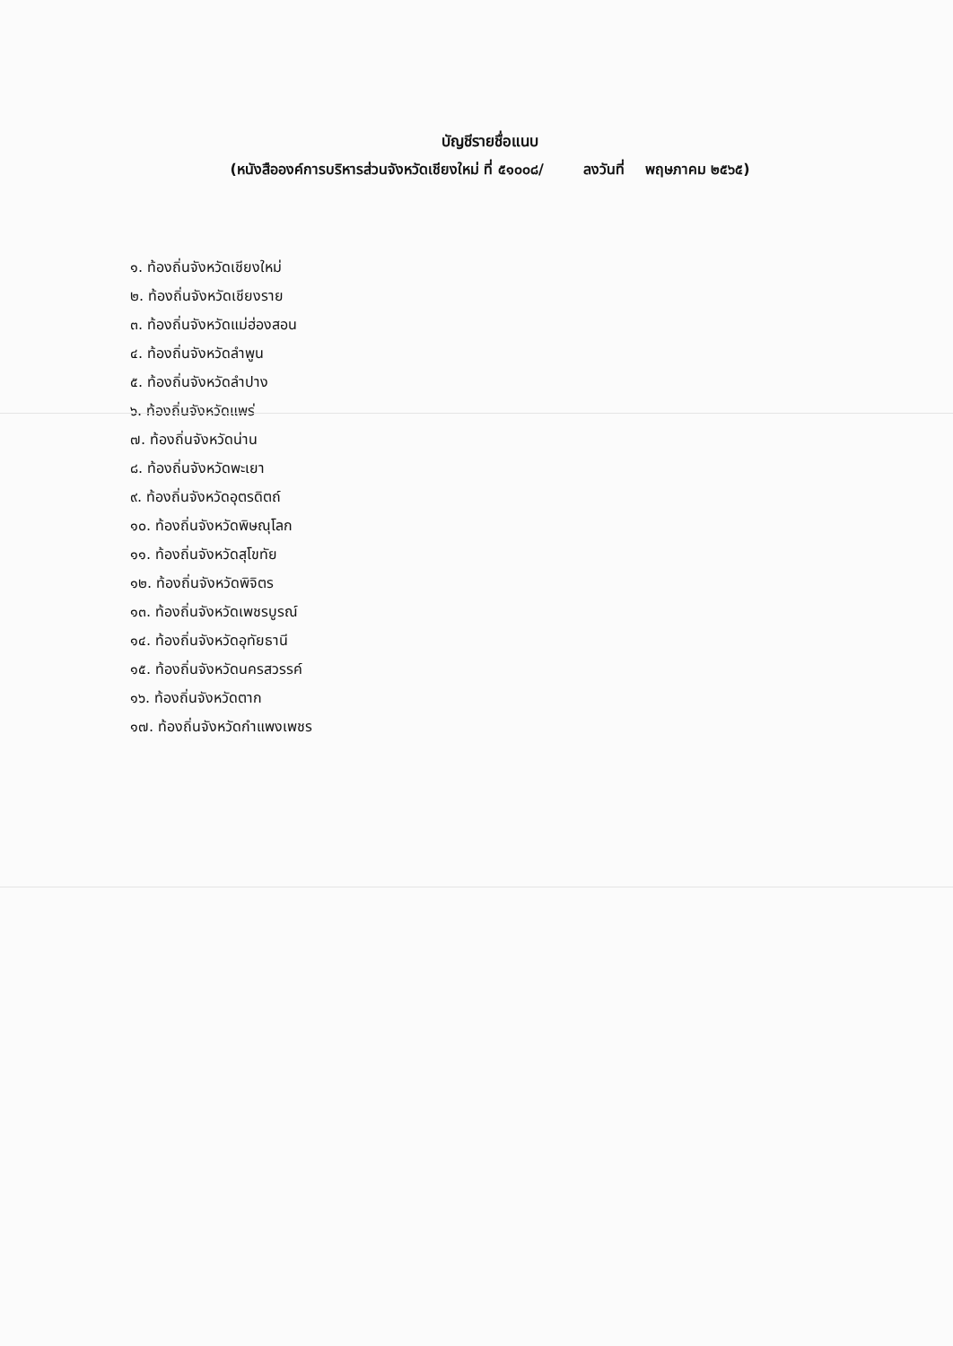บัญชีรายชื่อแนบ
(หนังสือองค์การบริหารส่วนจังหวัดเชียงใหม่ ที่ ๕๑๐๐๘/ ลงวันที่ พฤษภาคม ๒๕๖๕)
๑. ท้องถิ่นจังหวัดเชียงใหม่
๒. ท้องถิ่นจังหวัดเชียงราย
๓. ท้องถิ่นจังหวัดแม่ฮ่องสอน
๔. ท้องถิ่นจังหวัดลำพูน
๕. ท้องถิ่นจังหวัดลำปาง
๖. ท้องถิ่นจังหวัดแพร่
๗. ท้องถิ่นจังหวัดน่าน
๘. ท้องถิ่นจังหวัดพะเยา
๙. ท้องถิ่นจังหวัดอุตรดิตถ์
๑๐. ท้องถิ่นจังหวัดพิษณุโลก
๑๑. ท้องถิ่นจังหวัดสุโขทัย
๑๒. ท้องถิ่นจังหวัดพิจิตร
๑๓. ท้องถิ่นจังหวัดเพชรบูรณ์
๑๔. ท้องถิ่นจังหวัดอุทัยธานี
๑๕. ท้องถิ่นจังหวัดนครสวรรค์
๑๖. ท้องถิ่นจังหวัดตาก
๑๗. ท้องถิ่นจังหวัดกำแพงเพชร